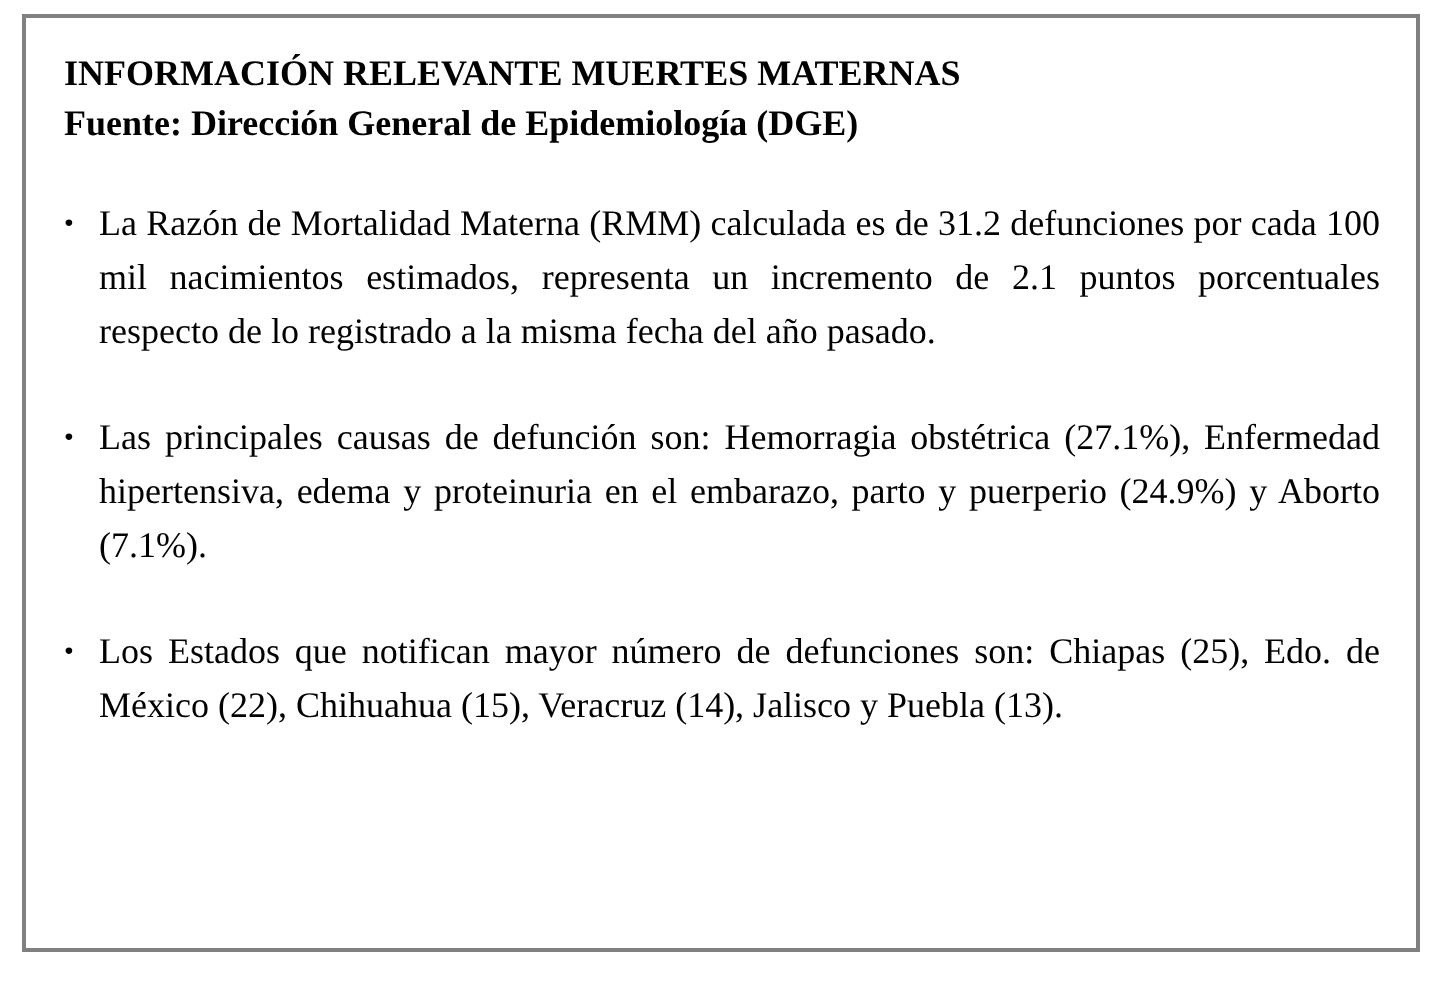INFORMACIÓN RELEVANTE MUERTES MATERNAS
Fuente: Dirección General de Epidemiología (DGE)
• La Razón de Mortalidad Materna (RMM) calculada es de 31.2 defunciones por cada 100 mil nacimientos estimados, representa un incremento de 2.1 puntos porcentuales respecto de lo registrado a la misma fecha del año pasado.
• Las principales causas de defunción son: Hemorragia obstétrica (27.1%), Enfermedad hipertensiva, edema y proteinuria en el embarazo, parto y puerperio (24.9%) y Aborto (7.1%).
• Los Estados que notifican mayor número de defunciones son: Chiapas (25), Edo. de México (22), Chihuahua (15), Veracruz (14), Jalisco y Puebla (13).